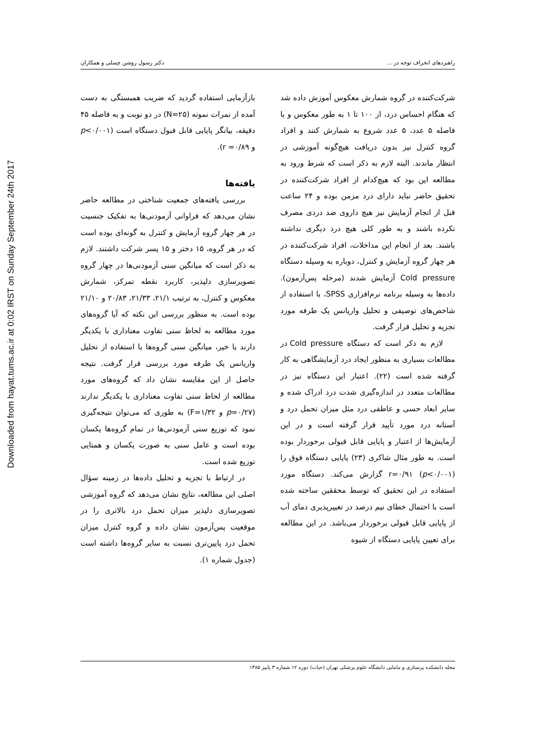Downloaded from hayat.tums.ac.ir at 0:02 IRST on Sunday September 24th 2017
راهبردهای انحراف توجه در ... دکتر رسول روشن چسلی و همکاران
شرکت‌کننده در گروه شمارش معکوس آموزش داده شد که هنگام احساس درد، از ۱۰۰ تا ۱ به طور معکوس و با فاصله ۵ عدد، ۵ عدد شروع به شمارش کنند و افراد گروه کنترل نیز بدون دریافت هیچ‌گونه آموزشی در انتظار ماندند. البته لازم به ذکر است که شرط ورود به مطالعه این بود که هیچ‌کدام از افراد شرکت‌کننده در تحقیق حاضر نباید دارای درد مزمن بوده و ۲۴ ساعت قبل از انجام آزمایش نیز هیچ داروی ضد دردی مصرف نکرده باشند و به طور کلی هیچ درد دیگری نداشته باشند. بعد از انجام این مداخلات، افراد شرکت‌کننده در هر چهار گروه آزمایش و کنترل، دوباره به وسیله دستگاه Cold pressure آزمایش شدند (مرحله پس‌آزمون). داده‌ها به وسیله برنامه نرم‌افزاری SPSS، با استفاده از شاخص‌های توصیفی و تحلیل واریانس یک طرفه مورد تجزیه و تحلیل قرار گرفت.
لازم به ذکر است که دستگاه Cold pressure در مطالعات بسیاری به منظور ایجاد درد آزمایشگاهی به کار گرفته شده است (۲۲). اعتبار این دستگاه نیز در مطالعات متعدد در اندازه‌گیری شدت درد ادراک شده و سایر ابعاد حسی و عاطفی درد مثل میزان تحمل درد و آستانه درد مورد تأیید قرار گرفته است و در این آزمایش‌ها از اعتبار و پایایی قابل قبولی برخوردار بوده است. به طور مثال شاکری (۲۳) پایایی دستگاه فوق را r=۰/۹۱ (p<۰/۰۰۱) گزارش می‌کند. دستگاه مورد استفاده در این تحقیق که توسط محققین ساخته شده است با احتمال خطای نیم درصد در تغییرپذیری دمای آب از پایایی قابل قبولی برخوردار می‌باشد. در این مطالعه برای تعیین پایایی دستگاه از شیوه
بازآزمایی استفاده گردید که ضریب همبستگی به دست آمده از نمرات نمونه (N=۲۵) در دو نوبت و به فاصله ۴۵ دقیقه، بیانگر پایایی قابل قبول دستگاه است (p<۰/۰۰۱ و r =۰/۸۹).
یافته‌ها
بررسی یافته‌های جمعیت شناختی در مطالعه حاضر نشان می‌دهد که فراوانی آزمودنی‌ها به تفکیک جنسیت در هر چهار گروه آزمایش و کنترل به گونه‌ای بوده است که در هر گروه، ۱۵ دختر و ۱۵ پسر شرکت داشتند. لازم به ذکر است که میانگین سنی آزمودنی‌ها در چهار گروه تصویرسازی دلپذیر، کاربرد نقطه تمرکز، شمارش معکوس و کنترل، به ترتیب ۲۱/۱، ۲۱/۳۳، ۲۰/۸۳ و ۲۱/۱۰ بوده است. به منظور بررسی این نکته که آیا گروه‌های مورد مطالعه به لحاظ سنی تفاوت معناداری با یکدیگر دارند یا خیر، میانگین سنی گروه‌ها با استفاده از تحلیل واریانس یک طرفه مورد بررسی قرار گرفت. نتیجه حاصل از این مقایسه نشان داد که گروه‌های مورد مطالعه از لحاظ سنی تفاوت معناداری با یکدیگر ندارند (p=۰/۲۷ و F=۱/۳۲) به طوری که می‌توان نتیجه‌گیری نمود که توزیع سنی آزمودنی‌ها در تمام گروه‌ها یکسان بوده است و عامل سنی به صورت یکسان و همتایی توزیع شده است.
در ارتباط با تجزیه و تحلیل داده‌ها در زمینه سؤال اصلی این مطالعه، نتایج نشان می‌دهد که گروه آموزشی تصویرسازی دلپذیر میزان تحمل درد بالاتری را در موقعیت پس‌آزمون نشان داده و گروه کنترل میزان تحمل درد پایین‌تری نسبت به سایر گروه‌ها داشته است (جدول شماره ۱).
مجله دانشکده پرستاری و مامایی دانشگاه علوم پزشکی تهران (حیات) دوره ۱۲ شماره ۳ پاییز ۱۳۸۵